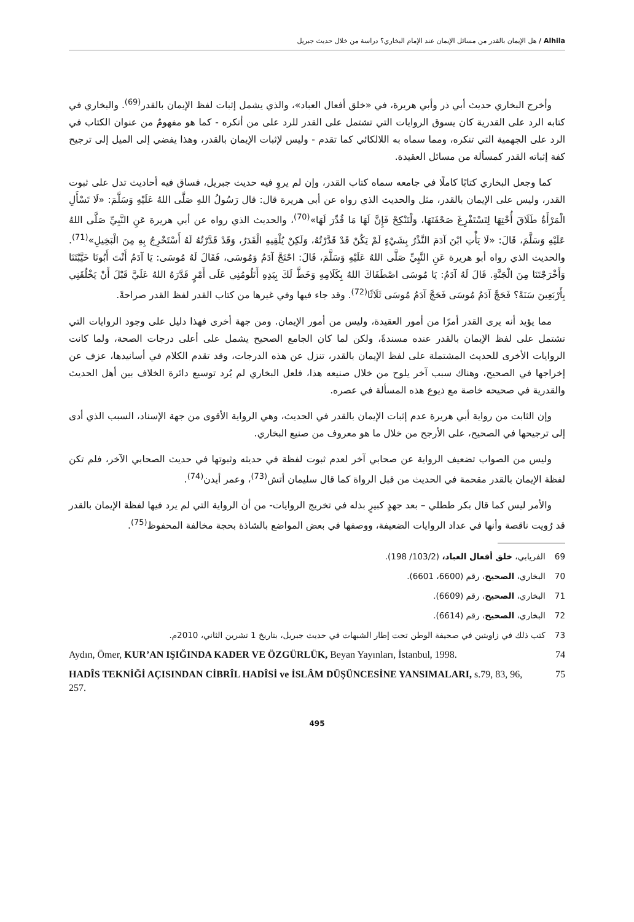Alhila / هل الإيمان بالقدر من مسائل الإيمان عند الإمام البخاري؟ دراسة من خلال حديث جبريل
وأخرج البخاري حديث أبي ذر وأبي هريرة، في «خلق أفعال العباد»، والذي يشمل إثبات لفظ الإيمان بالقدر<sup>(69)</sup>. والبخاري في كتابه الرد على القدرية كان يسوق الروايات التي تشتمل على القدر للرد على من أنكره - كما هو مفهومٌ من عنوان الكتاب في الرد على الجهمية التي تنكره، ومما سماه به اللالكائي كما تقدم - وليس لإثبات الإيمان بالقدر، وهذا يفضي إلى الميل إلى ترجيح كفة إثباته القدر كمسألة من مسائل العقيدة.
كما وجعل البخاري كتابًا كاملًا في جامعه سماه كتاب القدر، وإن لم يروِ فيه حديث جبريل، فساق فيه أحاديث تدل على ثبوت القدر، وليس على الإيمان بالقدر، مثل والحديث الذي رواه عن أبي هريرة قال: قال رَسُولُ اللهِ صَلَّى اللهُ عَلَيْهِ وَسَلَّمَ: «لَا تَسْأَلِ الْمَرْأَةُ طَلَاقَ أُخْتِهَا لِتَسْتَفْرِغَ صَحْفَتَهَا، وَلْتَنْكِحْ فَإِنَّ لَهَا مَا قُدِّرَ لَهَا»<sup>(70)</sup>، والحديث الذي رواه عن أبي هريرة عَنِ النَّبِيِّ صَلَّى اللهُ عَلَيْهِ وَسَلَّمَ، قَالَ: «لَا يَأْتِ ابْنَ آدَمَ النَّذْرُ بِشَيْءٍ لَمْ يَكُنْ قَدْ قَدَّرْتُهُ، وَلَكِنْ يُلْقِيهِ الْقَدَرُ، وَقَدْ قَدَّرْتُهُ لَهُ أَسْتَخْرِجُ بِهِ مِنَ الْبَخِيلِ»<sup>(71)</sup>. والحديث الذي رواه أبو هريرة عَنِ النَّبِيِّ صَلَّى اللهُ عَلَيْهِ وَسَلَّمَ، قَالَ: احْتَجَّ آدَمُ وَمُوسَى، فَقَالَ لَهُ مُوسَى: يَا آدَمُ أَنْتَ أَبُونَا خَيَّبْتَنَا وَأَخْرَجْتَنَا مِنَ الْجَنَّةِ. قَالَ لَهُ آدَمُ: يَا مُوسَى اصْطَفَاكَ اللهُ بِكَلَامِهِ وَخَطَّ لَكَ بِيَدِهِ أَتَلُومُنِي عَلَى أَمْرٍ قَدَّرَهُ اللهُ عَلَيَّ قَبْلَ أَنْ يَخْلُقَنِي بِأَرْبَعِينَ سَنَةً؟ فَحَجَّ آدَمُ مُوسَى فَحَجَّ آدَمُ مُوسَى ثَلَاثًا<sup>(72)</sup>. وقد جاء فيها وفي غيرها من كتاب القدر لفظ القدر صراحةً.
مما يؤيد أنه يرى القدر أمرًا من أمور العقيدة، وليس من أمور الإيمان. ومن جهة أخرى فهذا دليل على وجود الروايات التي تشتمل على لفظ الإيمان بالقدر عنده مسندةً، ولكن لما كان الجامع الصحيح يشمل على أعلى درجات الصحة، ولما كانت الروايات الأخرى للحديث المشتملة على لفظ الإيمان بالقدر، تنزل عن هذه الدرجات، وقد تقدم الكلام في أسانيدها، عزف عن إخراجها في الصحيح، وهناك سبب آخر يلوح من خلال صنيعه هذا، فلعل البخاري لم يُرد توسيع دائرة الخلاف بين أهل الحديث والقدرية في صحيحه خاصة مع ذيوع هذه المسألة في عصره.
وإن الثابت من رواية أبي هريرة عدم إثبات الإيمان بالقدر في الحديث، وهي الرواية الأقوى من جهة الإسناد، السبب الذي أدى إلى ترجيحها في الصحيح، على الأرجح من خلال ما هو معروف من صنيع البخاري.
وليس من الصواب تضعيف الرواية عن صحابي آخر لعدم ثبوت لفظة في حديثه وثبوتها في حديث الصحابي الآخر، فلم تكن لفظة الإيمان بالقدر مقحمة في الحديث من قبل الرواة كما قال سليمان أتش<sup>(73)</sup>، وعمر أيدن<sup>(74)</sup>.
والأمر ليس كما قال بكر ططلي – بعد جهدٍ كبيرٍ بذله في تخريج الروايات- من أن الرواية التي لم يرد فيها لفظة الإيمان بالقدر قد رُويت ناقصة وأنها في عداد الروايات الضعيفة، ووصفها في بعض المواضع بالشاذة بحجة مخالفة المحفوظ<sup>(75)</sup>.
69 الفريابي، خلق أفعال العباد، (103/2/ 198).
70 البخاري، الصحيح، رقم (6600، 6601).
71 البخاري، الصحيح، رقم (6609).
72 البخاري، الصحيح، رقم (6614).
73 كتب ذلك في زاويتين في صحيفة الوطن تحت إطار الشبهات في حديث جبريل، بتاريخ 1 تشرين الثاني، 2010م.
Aydın, Ömer, KUR’AN IŞIĞINDA KADER VE ÖZGÜRLÜK, Beyan Yayınları, İstanbul, 1998.
74
HADÎS TEKNİĞİ AÇISINDAN CİBRÎL HADÎSİ ve İSLÂM DÜŞÜNCESİNE YANSIMALARI, s.79, 83, 96, 257.
75
495